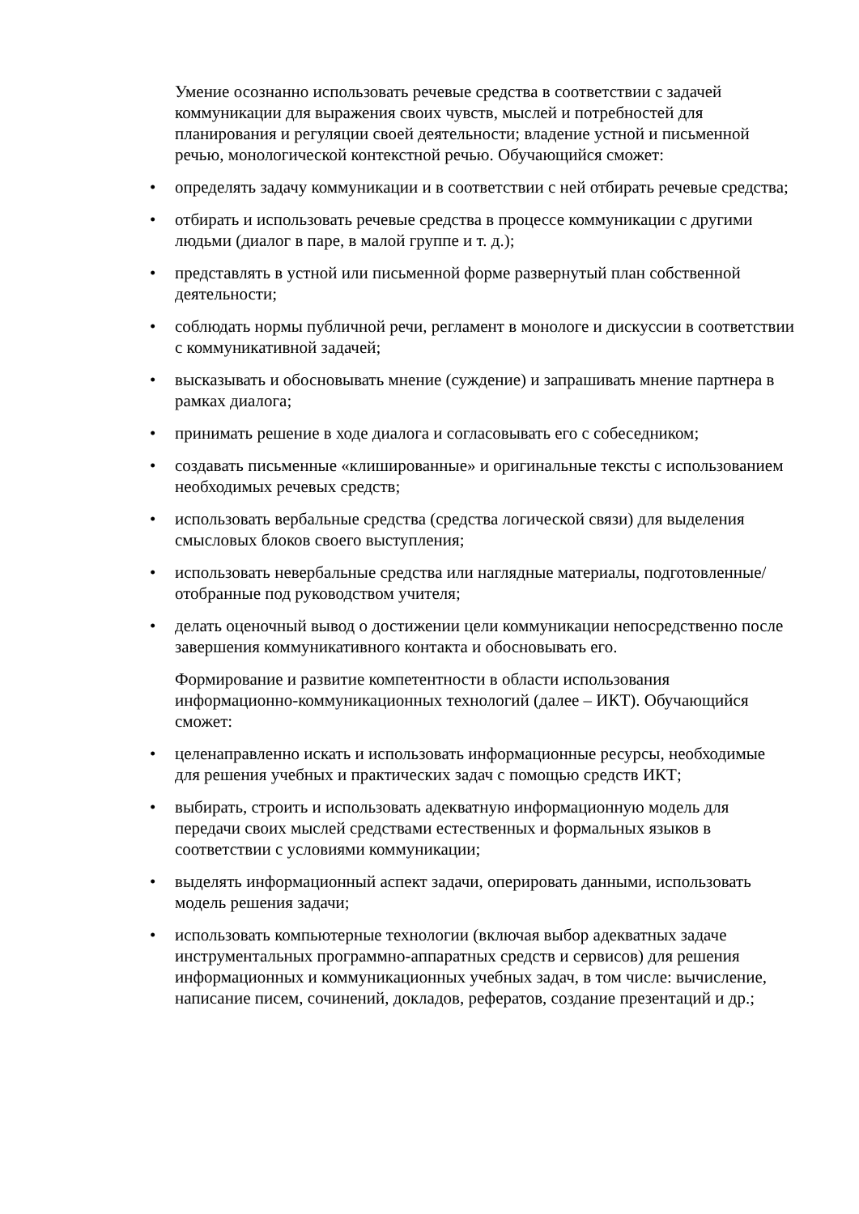Умение осознанно использовать речевые средства в соответствии с задачей коммуникации для выражения своих чувств, мыслей и потребностей для планирования и регуляции своей деятельности; владение устной и письменной речью, монологической контекстной речью. Обучающийся сможет:
• определять задачу коммуникации и в соответствии с ней отбирать речевые средства;
• отбирать и использовать речевые средства в процессе коммуникации с другими людьми (диалог в паре, в малой группе и т. д.);
• представлять в устной или письменной форме развернутый план собственной деятельности;
• соблюдать нормы публичной речи, регламент в монологе и дискуссии в соответствии с коммуникативной задачей;
• высказывать и обосновывать мнение (суждение) и запрашивать мнение партнера в рамках диалога;
• принимать решение в ходе диалога и согласовывать его с собеседником;
• создавать письменные «клишированные» и оригинальные тексты с использованием необходимых речевых средств;
• использовать вербальные средства (средства логической связи) для выделения смысловых блоков своего выступления;
• использовать невербальные средства или наглядные материалы, подготовленные/отобранные под руководством учителя;
• делать оценочный вывод о достижении цели коммуникации непосредственно после завершения коммуникативного контакта и обосновывать его.
Формирование и развитие компетентности в области использования информационно-коммуникационных технологий (далее – ИКТ). Обучающийся сможет:
• целенаправленно искать и использовать информационные ресурсы, необходимые для решения учебных и практических задач с помощью средств ИКТ;
• выбирать, строить и использовать адекватную информационную модель для передачи своих мыслей средствами естественных и формальных языков в соответствии с условиями коммуникации;
• выделять информационный аспект задачи, оперировать данными, использовать модель решения задачи;
• использовать компьютерные технологии (включая выбор адекватных задаче инструментальных программно-аппаратных средств и сервисов) для решения информационных и коммуникационных учебных задач, в том числе: вычисление, написание писем, сочинений, докладов, рефератов, создание презентаций и др.;